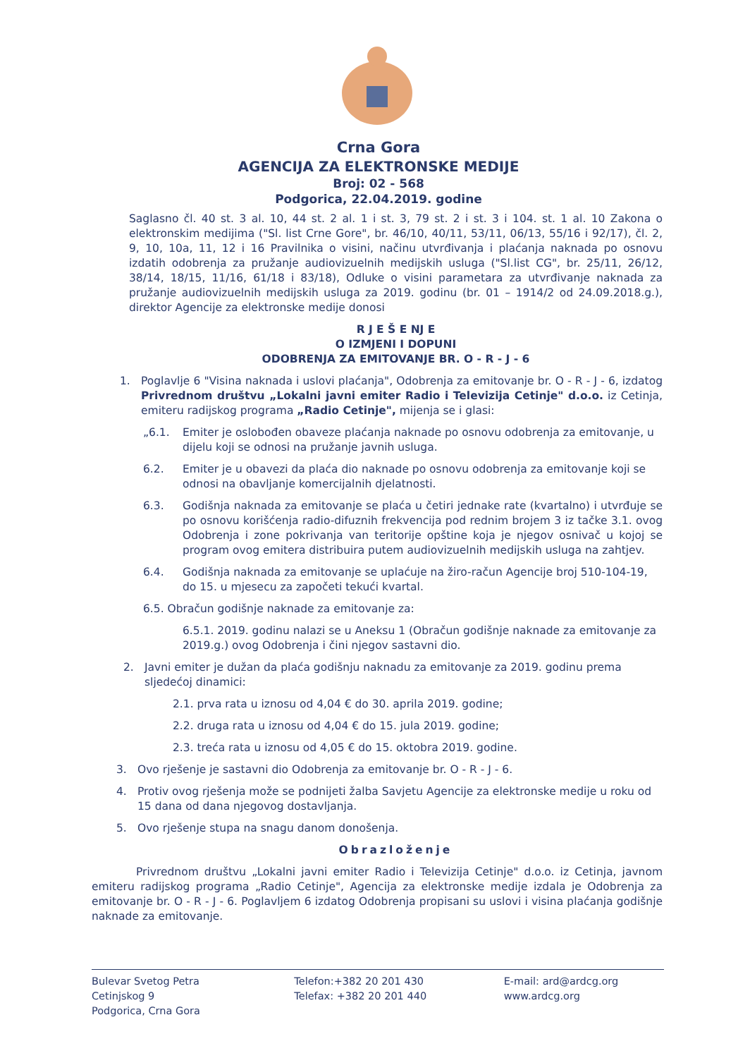Crna Gora
AGENCIJA ZA ELEKTRONSKE MEDIJE
Broj: 02 - 568
Podgorica, 22.04.2019. godine
Saglasno čl. 40 st. 3 al. 10, 44 st. 2 al. 1 i st. 3, 79 st. 2 i st. 3 i 104. st. 1 al. 10 Zakona o elektronskim medijima ("Sl. list Crne Gore", br. 46/10, 40/11, 53/11, 06/13, 55/16 i 92/17), čl. 2, 9, 10, 10a, 11, 12 i 16 Pravilnika o visini, načinu utvrđivanja i plaćanja naknada po osnovu izdatih odobrenja za pružanje audiovizuelnih medijskih usluga ("Sl.list CG", br. 25/11, 26/12, 38/14, 18/15, 11/16, 61/18 i 83/18), Odluke o visini parametara za utvrđivanje naknada za pružanje audiovizuelnih medijskih usluga za 2019. godinu (br. 01 – 1914/2 od 24.09.2018.g.), direktor Agencije za elektronske medije donosi
R J E Š E NJ E
O IZMJENI I DOPUNI
ODOBRENJA ZA EMITOVANJE BR. O - R - J - 6
1. Poglavlje 6 "Visina naknada i uslovi plaćanja", Odobrenja za emitovanje br. O - R - J - 6, izdatog Privrednom društvu „Lokalni javni emiter Radio i Televizija Cetinje" d.o.o. iz Cetinja, emiteru radijskog programa „Radio Cetinje", mijenja se i glasi:
„6.1. Emiter je oslobođen obaveze plaćanja naknade po osnovu odobrenja za emitovanje, u dijelu koji se odnosi na pružanje javnih usluga.
6.2. Emiter je u obavezi da plaća dio naknade po osnovu odobrenja za emitovanje koji se odnosi na obavljanje komercijalnih djelatnosti.
6.3. Godišnja naknada za emitovanje se plaća u četiri jednake rate (kvartalno) i utvrđuje se po osnovu korišćenja radio-difuznih frekvencija pod rednim brojem 3 iz tačke 3.1. ovog Odobrenja i zone pokrivanja van teritorije opštine koja je njegov osnivač u kojoj se program ovog emitera distribuira putem audiovizuelnih medijskih usluga na zahtjev.
6.4. Godišnja naknada za emitovanje se uplaćuje na žiro-račun Agencije broj 510-104-19, do 15. u mjesecu za započeti tekući kvartal.
6.5. Obračun godišnje naknade za emitovanje za:
6.5.1. 2019. godinu nalazi se u Aneksu 1 (Obračun godišnje naknade za emitovanje za 2019.g.) ovog Odobrenja i čini njegov sastavni dio.
2. Javni emiter je dužan da plaća godišnju naknadu za emitovanje za 2019. godinu prema sljedećoj dinamici:
2.1. prva rata u iznosu od 4,04 € do 30. aprila 2019. godine;
2.2. druga rata u iznosu od 4,04 € do 15. jula 2019. godine;
2.3. treća rata u iznosu od 4,05 € do 15. oktobra 2019. godine.
3. Ovo rješenje je sastavni dio Odobrenja za emitovanje br. O - R - J - 6.
4. Protiv ovog rješenja može se podnijeti žalba Savjetu Agencije za elektronske medije u roku od 15 dana od dana njegovog dostavljanja.
5. Ovo rješenje stupa na snagu danom donošenja.
Obrazloženje
Privrednom društvu „Lokalni javni emiter Radio i Televizija Cetinje" d.o.o. iz Cetinja, javnom emiteru radijskog programa „Radio Cetinje", Agencija za elektronske medije izdala je Odobrenja za emitovanje br. O - R - J - 6. Poglavljem 6 izdatog Odobrenja propisani su uslovi i visina plaćanja godišnje naknade za emitovanje.
Bulevar Svetog Petra Cetinjskog 9
Podgorica, Crna Gora
Telefon:+382 20 201 430
Telefax: +382 20 201 440
E-mail: ard@ardcg.org
www.ardcg.org